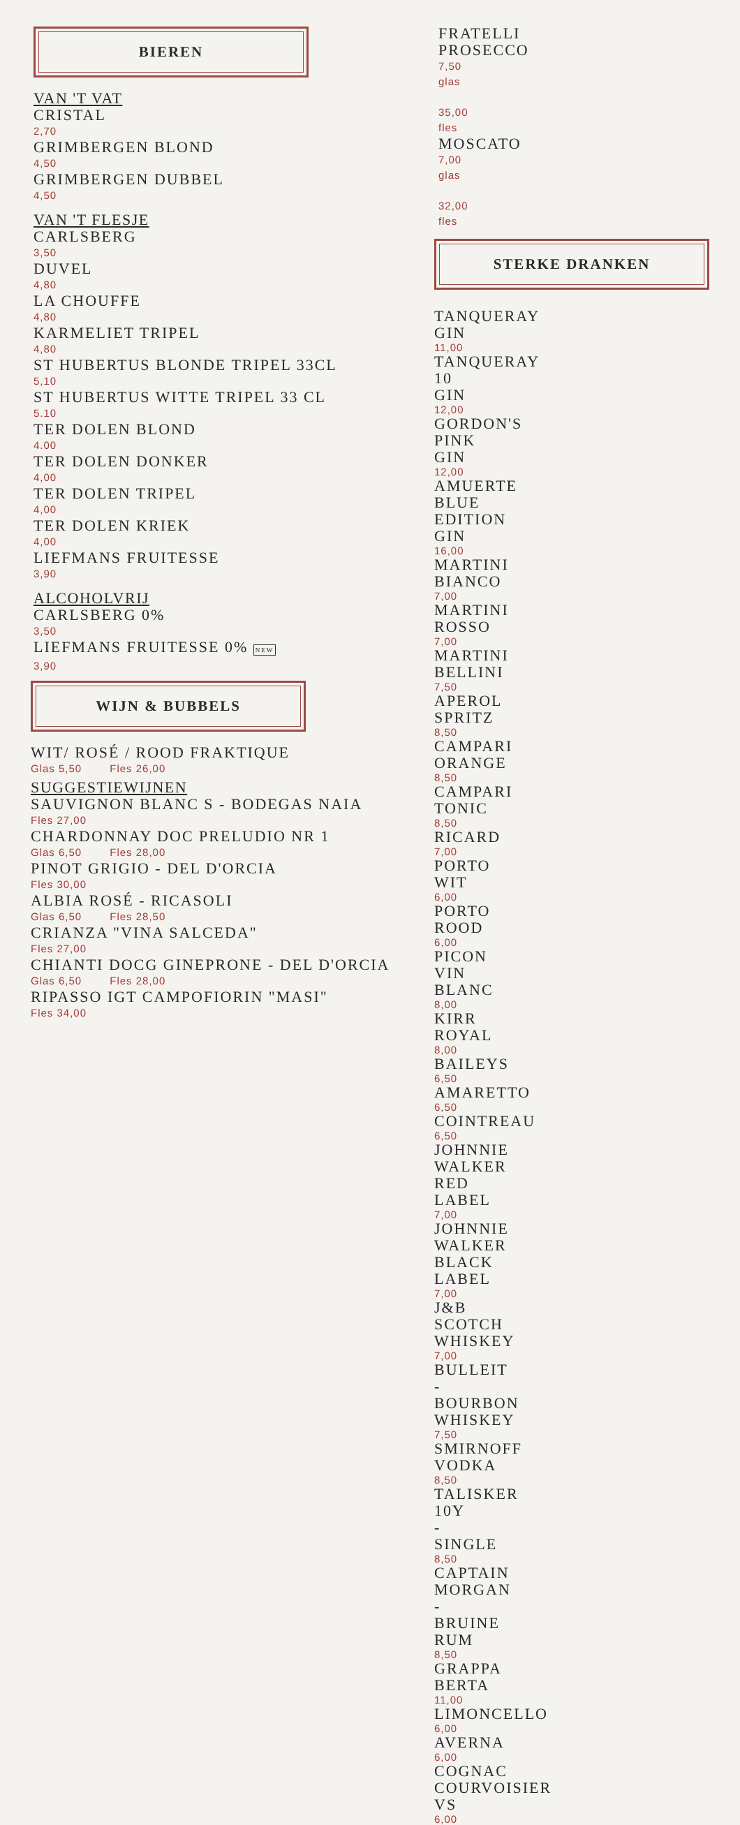BIEREN
VAN 'T VAT
CRISTAL
2,70
GRIMBERGEN BLOND
4,50
GRIMBERGEN DUBBEL
4,50
VAN 'T FLESJE
CARLSBERG
3,50
DUVEL
4,80
LA CHOUFFE
4,80
KARMELIET TRIPEL
4,80
ST HUBERTUS BLONDE TRIPEL 33CL
5,10
ST HUBERTUS WITTE TRIPEL 33 CL
5.10
TER DOLEN BLOND
4.00
TER DOLEN DONKER
4,00
TER DOLEN TRIPEL
4,00
TER DOLEN KRIEK
4,00
LIEFMANS FRUITESSE
3,90
ALCOHOLVRIJ
CARLSBERG 0%
3,50
LIEFMANS FRUITESSE 0% NEW
3,90
WIJN & BUBBELS
WIT/ ROSÉ / ROOD FRAKTIQUE
Glas 5,50 Fles 26,00
SUGGESTIEWIJNEN
SAUVIGNON BLANC S - BODEGAS NAIA
Fles 27,00
CHARDONNAY DOC PRELUDIO NR 1
Glas 6,50 Fles 28,00
PINOT GRIGIO - DEL D'ORCIA
Fles 30,00
ALBIA ROSÉ - RICASOLI
Glas 6,50 Fles 28,50
CRIANZA "VINA SALCEDA"
Fles 27,00
CHIANTI DOCG GINEPRONE - DEL D'ORCIA
Glas 6,50 Fles 28,00
RIPASSO IGT CAMPOFIORIN "MASI"
Fles 34,00
FRATELLI PROSECCO
7,50 glas 35,00 fles
MOSCATO
7,00 glas 32,00 fles
STERKE DRANKEN
TANQUERAY GIN
11,00
TANQUERAY 10 GIN
12,00
GORDON'S PINK GIN
12,00
AMUERTE BLUE EDITION GIN
16,00
MARTINI BIANCO
7,00
MARTINI ROSSO
7,00
MARTINI BELLINI
7,50
APEROL SPRITZ
8,50
CAMPARI ORANGE
8,50
CAMPARI TONIC
8,50
RICARD
7,00
PORTO WIT
6,00
PORTO ROOD
6,00
PICON VIN BLANC
8,00
KIRR ROYAL
8,00
BAILEYS
6,50
AMARETTO
6,50
COINTREAU
6,50
JOHNNIE WALKER RED LABEL
7,00
JOHNNIE WALKER BLACK LABEL
7,00
J&B SCOTCH WHISKEY
7,00
BULLEIT - BOURBON WHISKEY
7,50
SMIRNOFF VODKA
8,50
TALISKER 10Y - SINGLE
8,50
CAPTAIN MORGAN - BRUINE RUM
8,50
GRAPPA BERTA
11,00
LIMONCELLO
6,00
AVERNA
6,00
COGNAC COURVOISIER VS
6,00